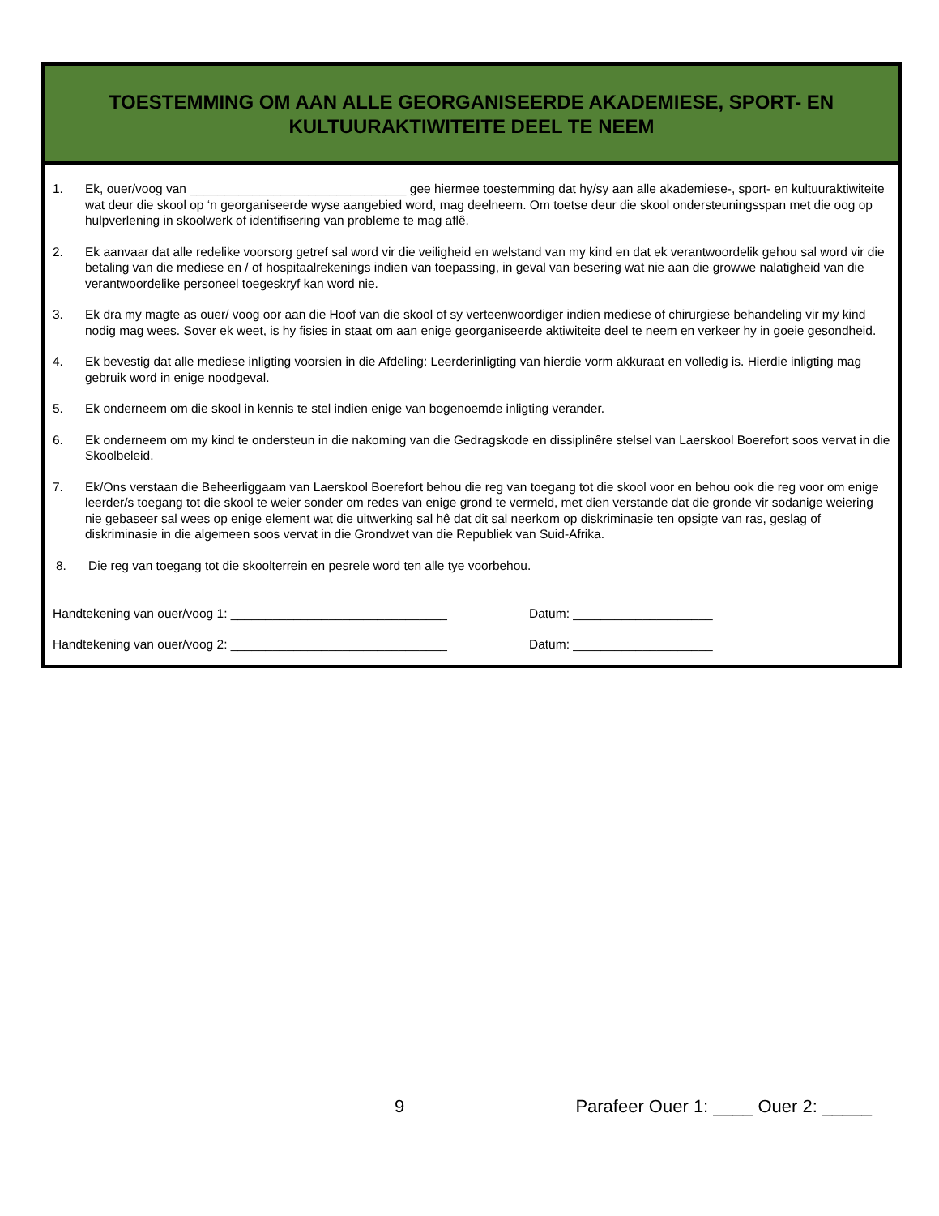TOESTEMMING OM AAN ALLE GEORGANISEERDE AKADEMIESE, SPORT- EN
KULTUURAKTIWITEITE DEEL TE NEEM
1. Ek, ouer/voog van _______________________________ gee hiermee toestemming dat hy/sy aan alle akademiese-, sport- en kultuuraktiwiteite wat deur die skool op ‘n georganiseerde wyse aangebied word, mag deelneem. Om toetse deur die skool ondersteuningsspan met die oog op hulpverlening in skoolwerk of identifisering van probleme te mag aflê.
2. Ek aanvaar dat alle redelike voorsorg getref sal word vir die veiligheid en welstand van my kind en dat ek verantwoordelik gehou sal word vir die betaling van die mediese en / of hospitaalrekenings indien van toepassing, in geval van besering wat nie aan die growwe nalatigheid van die verantwoordelike personeel toegeskryf kan word nie.
3. Ek dra my magte as ouer/ voog oor aan die Hoof van die skool of sy verteenwoordiger indien mediese of chirurgiese behandeling vir my kind nodig mag wees. Sover ek weet, is hy fisies in staat om aan enige georganiseerde aktiwiteite deel te neem en verkeer hy in goeie gesondheid.
4. Ek bevestig dat alle mediese inligting voorsien in die Afdeling: Leerderinligting van hierdie vorm akkuraat en volledig is. Hierdie inligting mag gebruik word in enige noodgeval.
5. Ek onderneem om die skool in kennis te stel indien enige van bogenoemde inligting verander.
6. Ek onderneem om my kind te ondersteun in die nakoming van die Gedragskode en dissiplinêre stelsel van Laerskool Boerefort soos vervat in die Skoolbeleid.
7. Ek/Ons verstaan die Beheerliggaam van Laerskool Boerefort behou die reg van toegang tot die skool voor en behou ook die reg voor om enige leerder/s toegang tot die skool te weier sonder om redes van enige grond te vermeld, met dien verstande dat die gronde vir sodanige weiering nie gebaseer sal wees op enige element wat die uitwerking sal hê dat dit sal neerkom op diskriminasie ten opsigte van ras, geslag of diskriminasie in die algemeen soos vervat in die Grondwet van die Republiek van Suid-Afrika.
8. Die reg van toegang tot die skoolterrein en pesrele word ten alle tye voorbehou.
Handtekening van ouer/voog 1: _______________________________ Datum: ____________________
Handtekening van ouer/voog 2: _______________________________ Datum: ____________________
9 Parafeer Ouer 1: ____ Ouer 2: _____